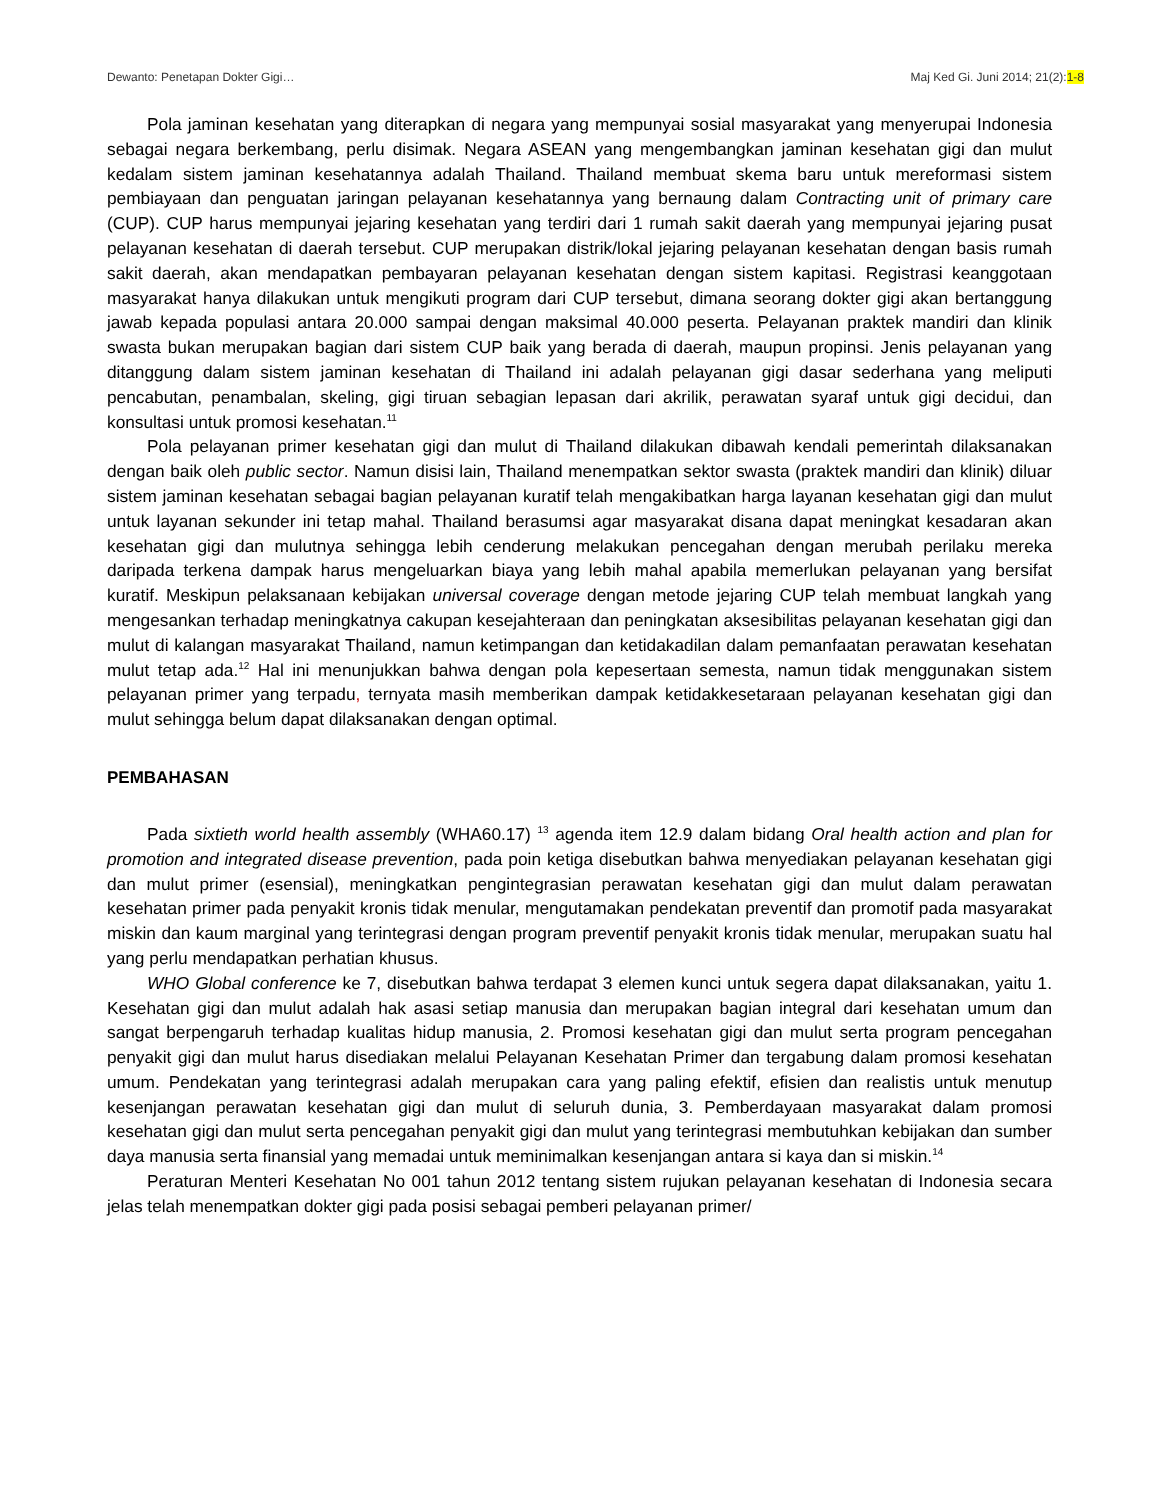Dewanto: Penetapan Dokter Gigi… Maj Ked Gi. Juni 2014; 21(2):1-8
Pola jaminan kesehatan yang diterapkan di negara yang mempunyai sosial masyarakat yang menyerupai Indonesia sebagai negara berkembang, perlu disimak. Negara ASEAN yang mengembangkan jaminan kesehatan gigi dan mulut kedalam sistem jaminan kesehatannya adalah Thailand. Thailand membuat skema baru untuk mereformasi sistem pembiayaan dan penguatan jaringan pelayanan kesehatannya yang bernaung dalam Contracting unit of primary care (CUP). CUP harus mempunyai jejaring kesehatan yang terdiri dari 1 rumah sakit daerah yang mempunyai jejaring pusat pelayanan kesehatan di daerah tersebut. CUP merupakan distrik/lokal jejaring pelayanan kesehatan dengan basis rumah sakit daerah, akan mendapatkan pembayaran pelayanan kesehatan dengan sistem kapitasi. Registrasi keanggotaan masyarakat hanya dilakukan untuk mengikuti program dari CUP tersebut, dimana seorang dokter gigi akan bertanggung jawab kepada populasi antara 20.000 sampai dengan maksimal 40.000 peserta. Pelayanan praktek mandiri dan klinik swasta bukan merupakan bagian dari sistem CUP baik yang berada di daerah, maupun propinsi. Jenis pelayanan yang ditanggung dalam sistem jaminan kesehatan di Thailand ini adalah pelayanan gigi dasar sederhana yang meliputi pencabutan, penambalan, skeling, gigi tiruan sebagian lepasan dari akrilik, perawatan syaraf untuk gigi decidui, dan konsultasi untuk promosi kesehatan.<sup>11</sup>
Pola pelayanan primer kesehatan gigi dan mulut di Thailand dilakukan dibawah kendali pemerintah dilaksanakan dengan baik oleh public sector. Namun disisi lain, Thailand menempatkan sektor swasta (praktek mandiri dan klinik) diluar sistem jaminan kesehatan sebagai bagian pelayanan kuratif telah mengakibatkan harga layanan kesehatan gigi dan mulut untuk layanan sekunder ini tetap mahal. Thailand berasumsi agar masyarakat disana dapat meningkat kesadaran akan kesehatan gigi dan mulutnya sehingga lebih cenderung melakukan pencegahan dengan merubah perilaku mereka daripada terkena dampak harus mengeluarkan biaya yang lebih mahal apabila memerlukan pelayanan yang bersifat kuratif. Meskipun pelaksanaan kebijakan universal coverage dengan metode jejaring CUP telah membuat langkah yang mengesankan terhadap meningkatnya cakupan kesejahteraan dan peningkatan aksesibilitas pelayanan kesehatan gigi dan mulut di kalangan masyarakat Thailand, namun ketimpangan dan ketidakadilan dalam pemanfaatan perawatan kesehatan mulut tetap ada.<sup>12</sup> Hal ini menunjukkan bahwa dengan pola kepesertaan semesta, namun tidak menggunakan sistem pelayanan primer yang terpadu, ternyata masih memberikan dampak ketidakkesetaraan pelayanan kesehatan gigi dan mulut sehingga belum dapat dilaksanakan dengan optimal.
PEMBAHASAN
Pada sixtieth world health assembly (WHA60.17) <sup>13</sup> agenda item 12.9 dalam bidang Oral health action and plan for promotion and integrated disease prevention, pada poin ketiga disebutkan bahwa menyediakan pelayanan kesehatan gigi dan mulut primer (esensial), meningkatkan pengintegrasian perawatan kesehatan gigi dan mulut dalam perawatan kesehatan primer pada penyakit kronis tidak menular, mengutamakan pendekatan preventif dan promotif pada masyarakat miskin dan kaum marginal yang terintegrasi dengan program preventif penyakit kronis tidak menular, merupakan suatu hal yang perlu mendapatkan perhatian khusus.
WHO Global conference ke 7, disebutkan bahwa terdapat 3 elemen kunci untuk segera dapat dilaksanakan, yaitu 1. Kesehatan gigi dan mulut adalah hak asasi setiap manusia dan merupakan bagian integral dari kesehatan umum dan sangat berpengaruh terhadap kualitas hidup manusia, 2. Promosi kesehatan gigi dan mulut serta program pencegahan penyakit gigi dan mulut harus disediakan melalui Pelayanan Kesehatan Primer dan tergabung dalam promosi kesehatan umum. Pendekatan yang terintegrasi adalah merupakan cara yang paling efektif, efisien dan realistis untuk menutup kesenjangan perawatan kesehatan gigi dan mulut di seluruh dunia, 3. Pemberdayaan masyarakat dalam promosi kesehatan gigi dan mulut serta pencegahan penyakit gigi dan mulut yang terintegrasi membutuhkan kebijakan dan sumber daya manusia serta finansial yang memadai untuk meminimalkan kesenjangan antara si kaya dan si miskin.<sup>14</sup>
Peraturan Menteri Kesehatan No 001 tahun 2012 tentang sistem rujukan pelayanan kesehatan di Indonesia secara jelas telah menempatkan dokter gigi pada posisi sebagai pemberi pelayanan primer/